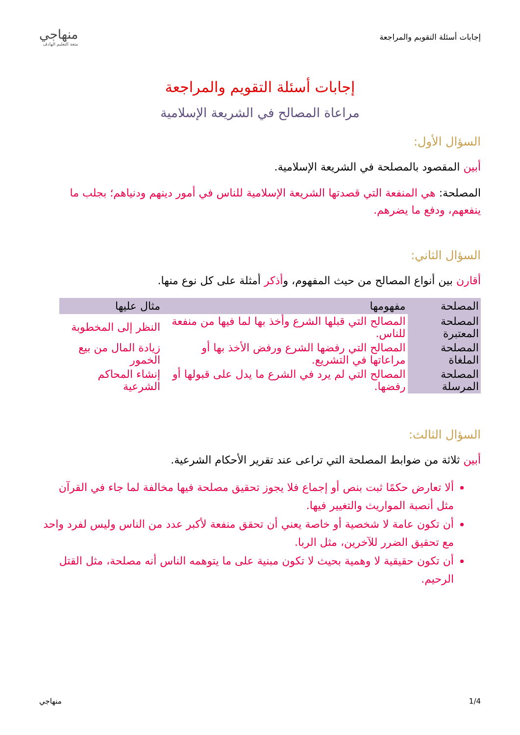إجابات أسئلة التقويم والمراجعة
منهاجي
متعة التعليم الهادف
إجابات أسئلة التقويم والمراجعة
مراعاة المصالح في الشريعة الإسلامية
السؤال الأول:
أبين المقصود بالمصلحة في الشريعة الإسلامية.
المصلحة: هي المنفعة التي قصدتها الشريعة الإسلامية للناس في أمور دينهم ودنياهم؛ بجلب ما ينفعهم، ودفع ما يضرهم.
السؤال الثاني:
أقارن بين أنواع المصالح من حيث المفهوم، وأذكر أمثلة على كل نوع منها.
| المصلحة | مفهومها | مثال عليها |
| --- | --- | --- |
| المصلحة المعتبرة | المصالح التي قبلها الشرع وأخذ بها لما فيها من منفعة للناس. | النظر إلى المخطوبة |
| المصلحة الملغاة | المصالح التي رفضها الشرع ورفض الأخذ بها أو مراعاتها في التشريع. | زيادة المال من بيع الخمور |
| المصلحة المرسلة | المصالح التي لم يرد في الشرع ما يدل على قبولها أو رفضها. | إنشاء المحاكم الشرعية |
السؤال الثالث:
أبين ثلاثة من ضوابط المصلحة التي تراعى عند تقرير الأحكام الشرعية.
ألا تعارض حكمًا ثبت بنص أو إجماع فلا يجوز تحقيق مصلحة فيها مخالفة لما جاء في القرآن مثل أنصبة المواريث والتغيير فيها.
أن تكون عامة لا شخصية أو خاصة يعني أن تحقق منفعة لأكبر عدد من الناس وليس لفرد واحد مع تحقيق الضرر للآخرين، مثل الربا.
أن تكون حقيقية لا وهمية بحيث لا تكون مبنية على ما يتوهمه الناس أنه مصلحة، مثل القتل الرحيم.
1/4 منهاجي